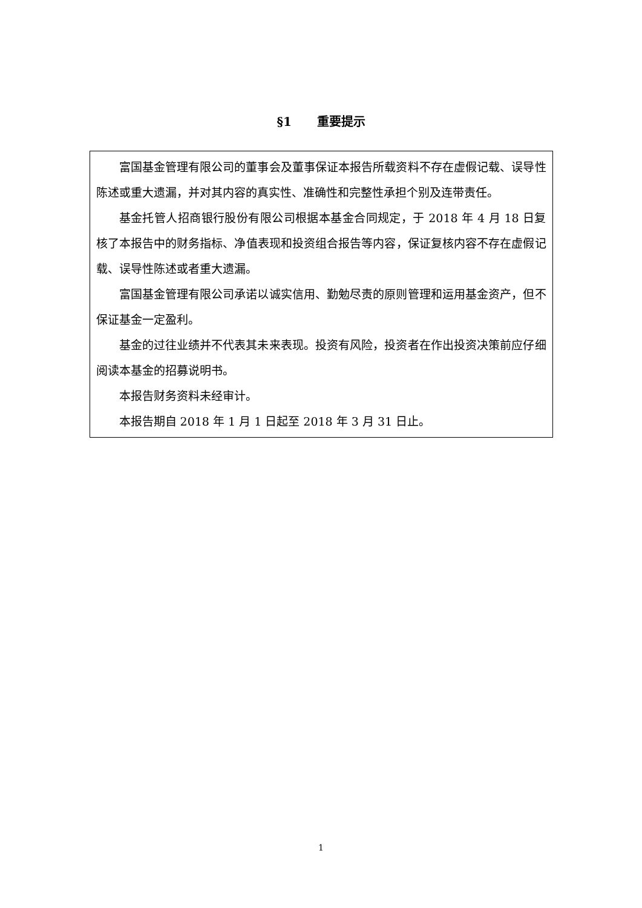§1 重要提示
富国基金管理有限公司的董事会及董事保证本报告所载资料不存在虚假记载、误导性陈述或重大遗漏，并对其内容的真实性、准确性和完整性承担个别及连带责任。
基金托管人招商银行股份有限公司根据本基金合同规定，于 2018 年 4 月 18 日复核了本报告中的财务指标、净值表现和投资组合报告等内容，保证复核内容不存在虚假记载、误导性陈述或者重大遗漏。
富国基金管理有限公司承诺以诚实信用、勤勉尽责的原则管理和运用基金资产，但不保证基金一定盈利。
基金的过往业绩并不代表其未来表现。投资有风险，投资者在作出投资决策前应仔细阅读本基金的招募说明书。
本报告财务资料未经审计。
本报告期自 2018 年 1 月 1 日起至 2018 年 3 月 31 日止。
1